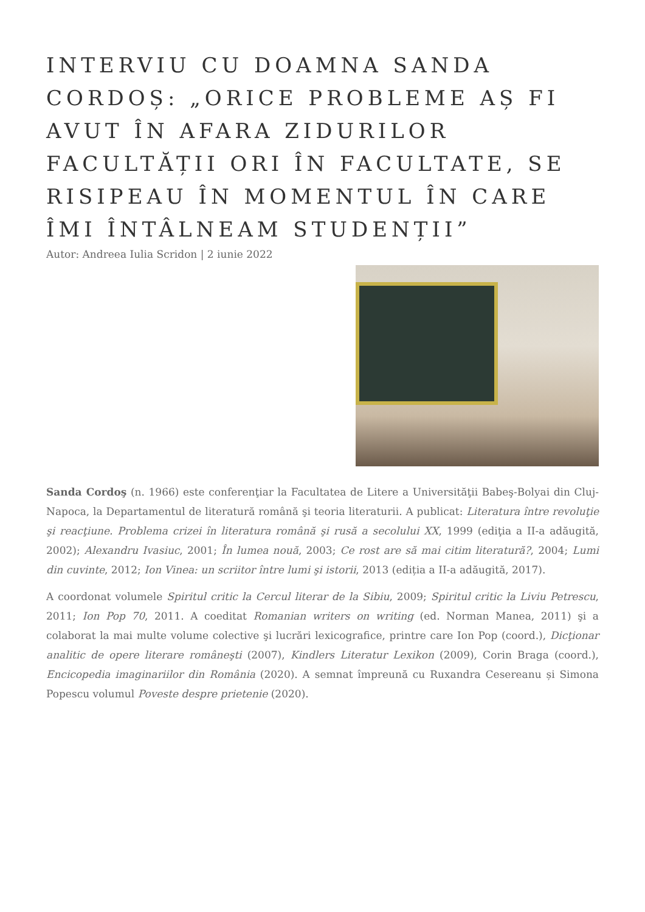INTERVIU CU DOAMNA SANDA CORDOȘ: „ORICE PROBLEME AȘ FI AVUT ÎN AFARA ZIDURILOR FACULTĂȚII ORI ÎN FACULTATE, SE RISIPEAU ÎN MOMENTUL ÎN CARE ÎMI ÎNTÂLNEAM STUDENȚII”
Autor: Andreea Iulia Scridon | 2 iunie 2022
Sanda Cordoş (n. 1966) este conferenţiar la Facultatea de Litere a Universităţii Babeş-Bolyai din Cluj-Napoca, la Departamentul de literatură română şi teoria literaturii. A publicat: Literatura între revoluţie şi reacţiune. Problema crizei în literatura română şi rusă a secolului XX, 1999 (ediţia a II-a adăugită, 2002); Alexandru Ivasiuc, 2001; În lumea nouă, 2003; Ce rost are să mai citim literatură?, 2004; Lumi din cuvinte, 2012; Ion Vinea: un scriitor între lumi şi istorii, 2013 (ediția a II-a adăugită, 2017).
A coordonat volumele Spiritul critic la Cercul literar de la Sibiu, 2009; Spiritul critic la Liviu Petrescu, 2011; Ion Pop 70, 2011. A coeditat Romanian writers on writing (ed. Norman Manea, 2011) şi a colaborat la mai multe volume colective şi lucrări lexicografice, printre care Ion Pop (coord.), Dicţionar analitic de opere literare româneşti (2007), Kindlers Literatur Lexikon (2009), Corin Braga (coord.), Encicopedia imaginariilor din România (2020). A semnat împreună cu Ruxandra Cesereanu și Simona Popescu volumul Poveste despre prietenie (2020).